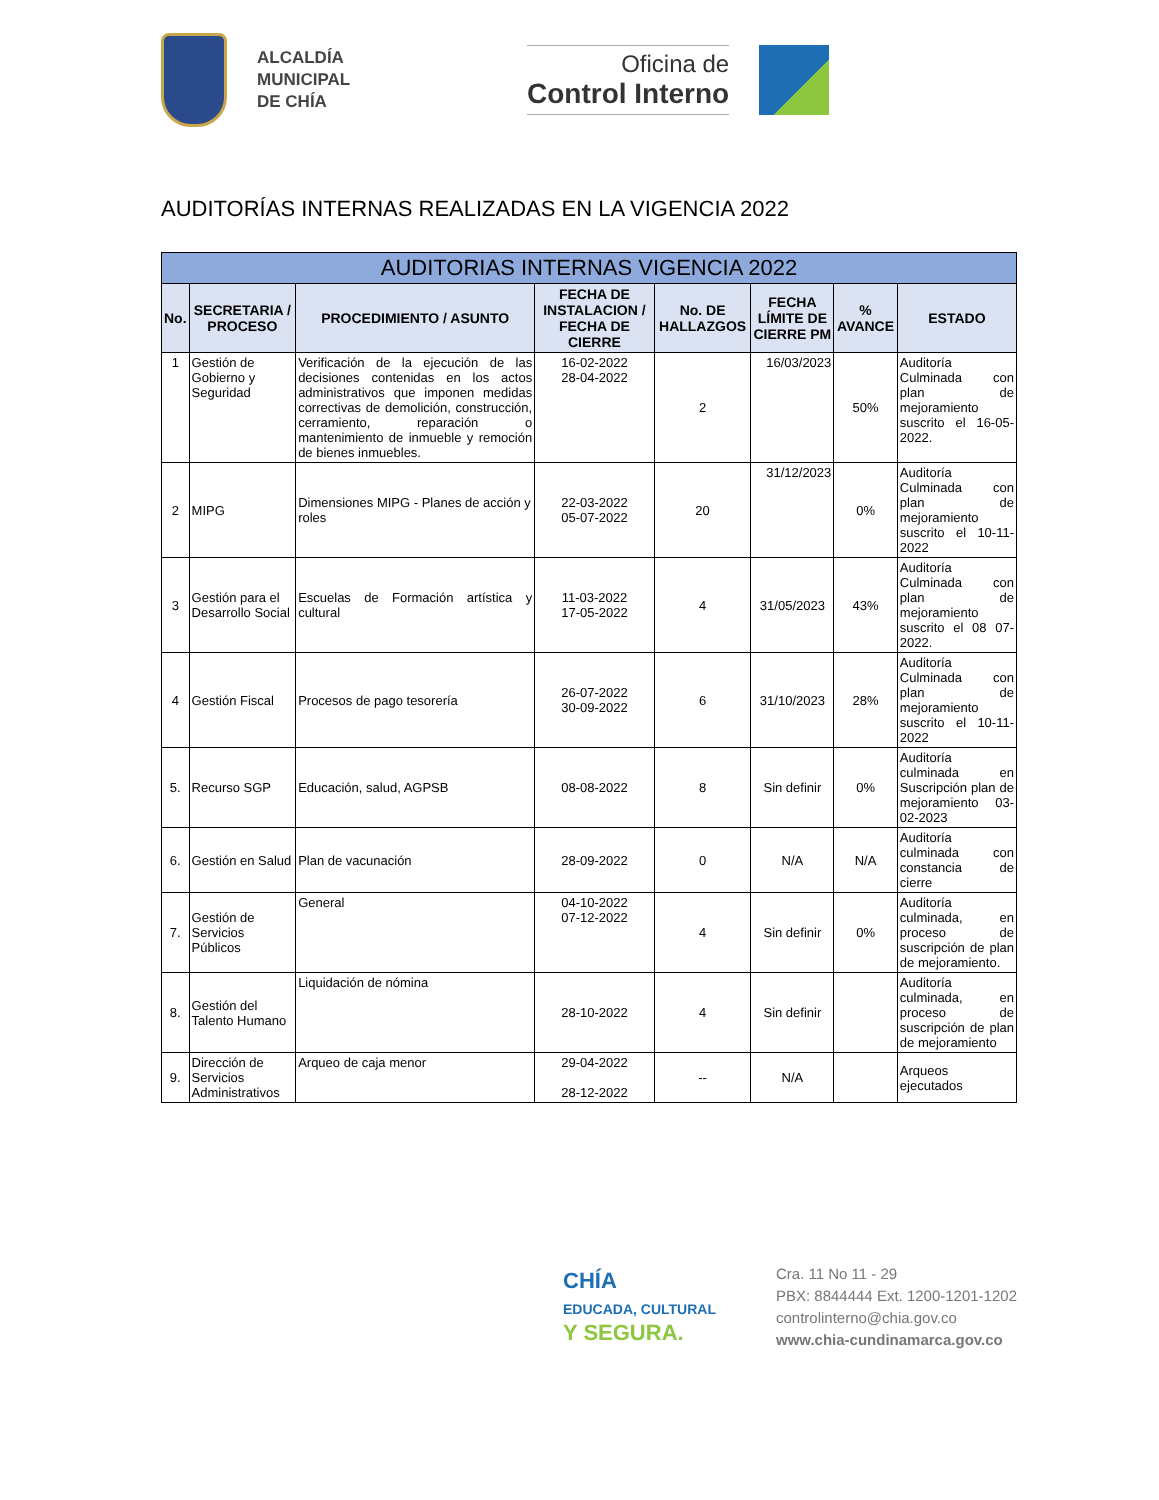ALCALDÍA
MUNICIPAL
DE CHÍA
Oficina de
Control Interno
AUDITORÍAS INTERNAS REALIZADAS EN LA VIGENCIA 2022
| AUDITORIAS INTERNAS VIGENCIA 2022 | | | | | | | |
| --- | --- | --- | --- | --- | --- | --- | --- |
| No. | SECRETARIA / PROCESO | PROCEDIMIENTO / ASUNTO | FECHA DE INSTALACION / FECHA DE CIERRE | No. DE HALLAZGOS | FECHA LÍMITE DE CIERRE PM | % AVANCE | ESTADO |
| 1 | Gestión de Gobierno y Seguridad | Verificación de la ejecución de las decisiones contenidas en los actos administrativos que imponen medidas correctivas de demolición, construcción, cerramiento, reparación o mantenimiento de inmueble y remoción de bienes inmuebles. | 16-02-2022 28-04-2022 | 2 | 16/03/2023 | 50% | Auditoría Culminada con plan de mejoramiento suscrito el 16-05-2022. |
| 2 | MIPG | Dimensiones MIPG - Planes de acción y roles | 22-03-2022 05-07-2022 | 20 | 31/12/2023 | 0% | Auditoría Culminada con plan de mejoramiento suscrito el 10-11-2022 |
| 3 | Gestión para el Desarrollo Social | Escuelas de Formación artística y cultural | 11-03-2022 17-05-2022 | 4 | 31/05/2023 | 43% | Auditoría Culminada con plan de mejoramiento suscrito el 08 07-2022. |
| 4 | Gestión Fiscal | Procesos de pago tesorería | 26-07-2022 30-09-2022 | 6 | 31/10/2023 | 28% | Auditoría Culminada con plan de mejoramiento suscrito el 10-11-2022 |
| 5. | Recurso SGP | Educación, salud, AGPSB | 08-08-2022 | 8 | Sin definir | 0% | Auditoría culminada en Suscripción plan de mejoramiento 03-02-2023 |
| 6. | Gestión en Salud | Plan de vacunación | 28-09-2022 | 0 | N/A | N/A | Auditoría culminada con constancia de cierre |
| 7. | Gestión de Servicios Públicos | General | 04-10-2022 07-12-2022 | 4 | Sin definir | 0% | Auditoría culminada, en proceso de suscripción de plan de mejoramiento. |
| 8. | Gestión del Talento Humano | Liquidación de nómina | 28-10-2022 | 4 | Sin definir | | Auditoría culminada, en proceso de suscripción de plan de mejoramiento |
| 9. | Dirección de Servicios Administrativos | Arqueo de caja menor | 29-04-2022 28-12-2022 | -- | N/A | | Arqueos ejecutados |
CHÍA
EDUCADA, CULTURAL
Y SEGURA.
Cra. 11 No 11 - 29
PBX: 8844444 Ext. 1200-1201-1202
controlinterno@chia.gov.co
www.chia-cundinamarca.gov.co